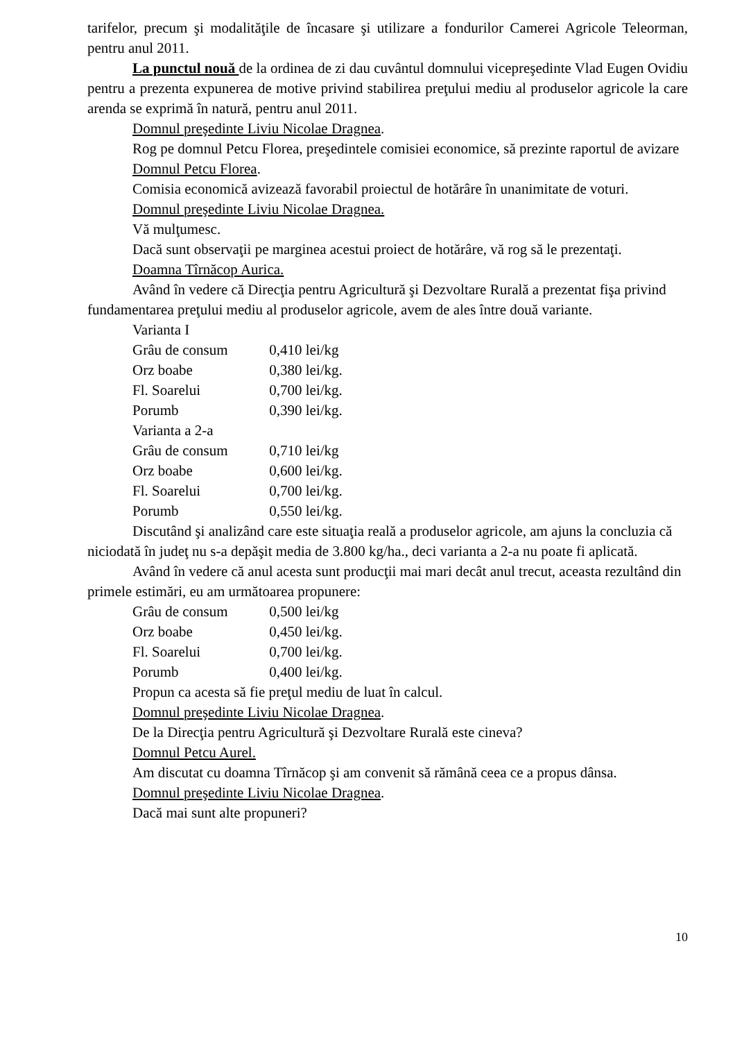tarifelor, precum şi modalităţile de încasare şi utilizare a fondurilor Camerei Agricole Teleorman, pentru anul 2011.
La punctul nouă de la ordinea de zi dau cuvântul domnului vicepreşedinte Vlad Eugen Ovidiu pentru a prezenta expunerea de motive privind stabilirea preţului mediu al produselor agricole la care arenda se exprimă în natură, pentru anul 2011.
Domnul preşedinte Liviu Nicolae Dragnea.
Rog pe domnul Petcu Florea, preşedintele comisiei economice, să prezinte raportul de avizare
Domnul Petcu Florea.
Comisia economică avizează favorabil proiectul de hotărâre în unanimitate de voturi.
Domnul preşedinte Liviu Nicolae Dragnea.
Vă mulţumesc.
Dacă sunt observaţii pe marginea acestui proiect de hotărâre, vă rog să le prezentaţi.
Doamna Tîrnăcop Aurica.
Având în vedere că Direcţia pentru Agricultură şi Dezvoltare Rurală a prezentat fişa privind fundamentarea preţului mediu al produselor agricole, avem de ales între două variante.
Varianta I
Grâu de consum 0,410 lei/kg
Orz boabe 0,380 lei/kg.
Fl. Soarelui 0,700 lei/kg.
Porumb 0,390 lei/kg.
Varianta a 2-a
Grâu de consum 0,710 lei/kg
Orz boabe 0,600 lei/kg.
Fl. Soarelui 0,700 lei/kg.
Porumb 0,550 lei/kg.
Discutând şi analizând care este situaţia reală a produselor agricole, am ajuns la concluzia că niciodată în judeţ nu s-a depăşit media de 3.800 kg/ha., deci varianta a 2-a nu poate fi aplicată.
Având în vedere că anul acesta sunt producţii mai mari decât anul trecut, aceasta rezultând din primele estimări, eu am următoarea propunere:
Grâu de consum 0,500 lei/kg
Orz boabe 0,450 lei/kg.
Fl. Soarelui 0,700 lei/kg.
Porumb 0,400 lei/kg.
Propun ca acesta să fie preţul mediu de luat în calcul.
Domnul preşedinte Liviu Nicolae Dragnea.
De la Direcţia pentru Agricultură şi Dezvoltare Rurală este cineva?
Domnul Petcu Aurel.
Am discutat cu doamna Tîrnăcop şi am convenit să rămână ceea ce a propus dânsa.
Domnul preşedinte Liviu Nicolae Dragnea.
Dacă mai sunt alte propuneri?
10